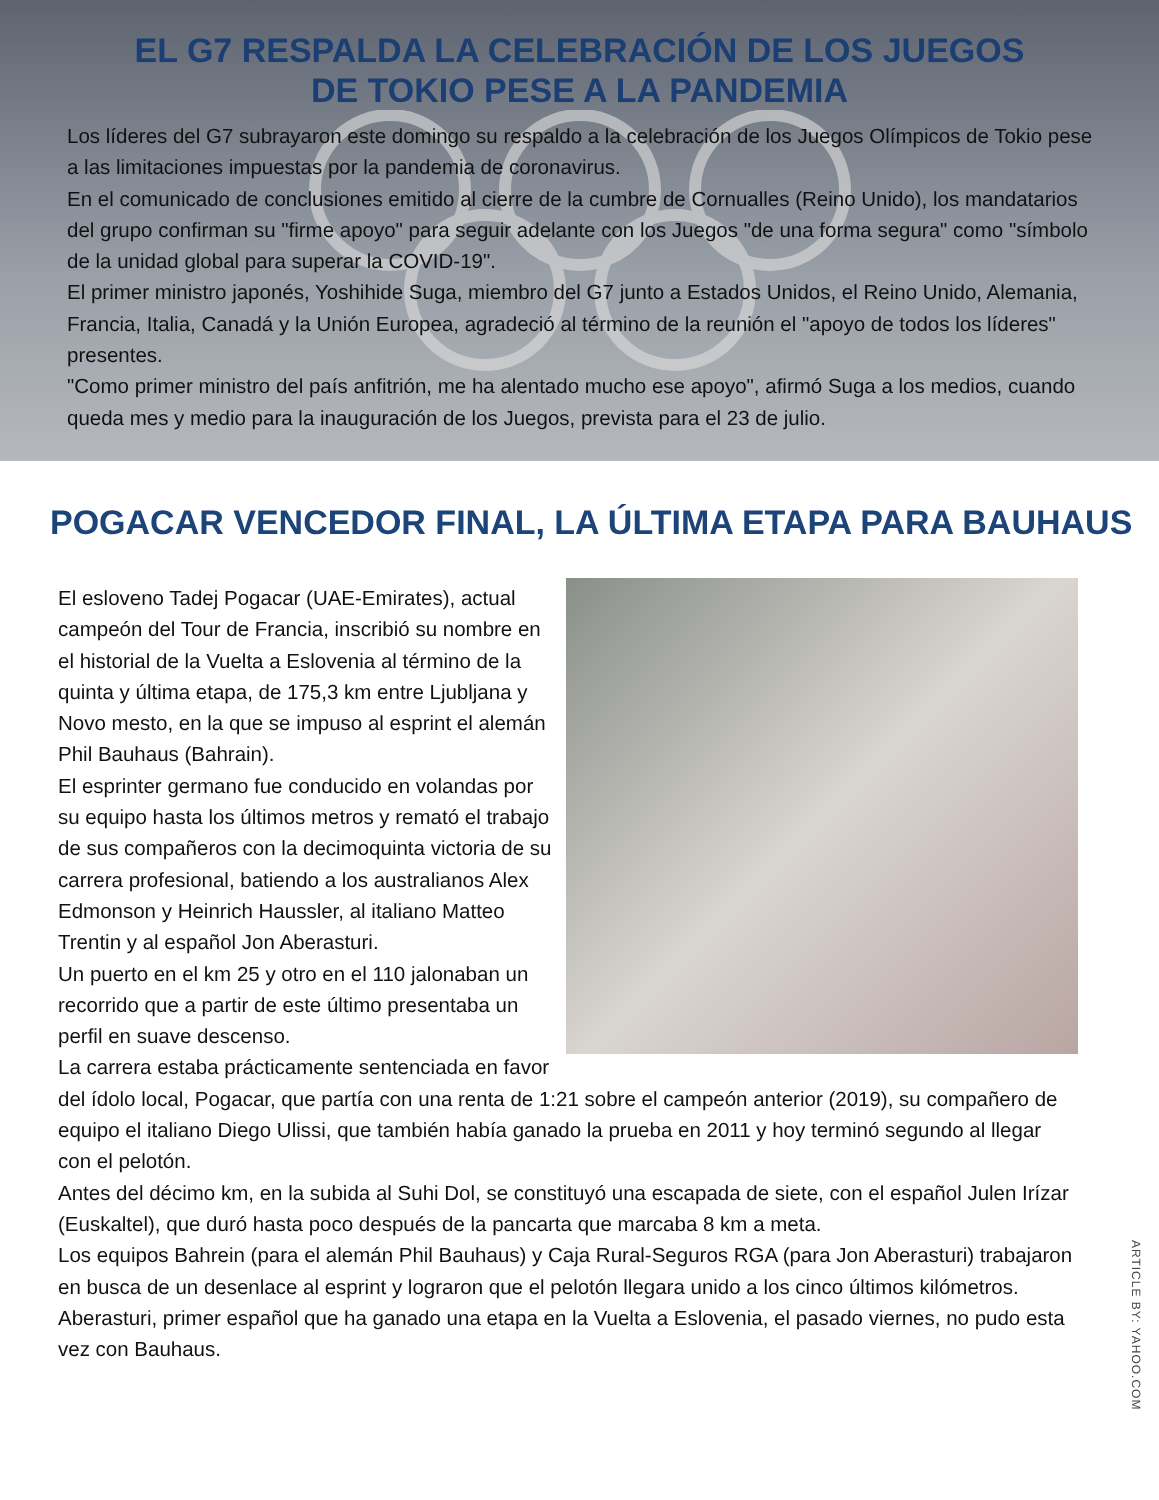EL G7 RESPALDA LA CELEBRACIÓN DE LOS JUEGOS
DE TOKIO PESE A LA PANDEMIA
Los líderes del G7 subrayaron este domingo su respaldo a la celebración de los Juegos Olímpicos de Tokio pese a las limitaciones impuestas por la pandemia de coronavirus.
En el comunicado de conclusiones emitido al cierre de la cumbre de Cornualles (Reino Unido), los mandatarios del grupo confirman su "firme apoyo" para seguir adelante con los Juegos "de una forma segura" como "símbolo de la unidad global para superar la COVID-19".
El primer ministro japonés, Yoshihide Suga, miembro del G7 junto a Estados Unidos, el Reino Unido, Alemania, Francia, Italia, Canadá y la Unión Europea, agradeció al término de la reunión el "apoyo de todos los líderes" presentes.
"Como primer ministro del país anfitrión, me ha alentado mucho ese apoyo", afirmó Suga a los medios, cuando queda mes y medio para la inauguración de los Juegos, prevista para el 23 de julio.
POGACAR VENCEDOR FINAL, LA ÚLTIMA ETAPA PARA BAUHAUS
El esloveno Tadej Pogacar (UAE-Emirates), actual campeón del Tour de Francia, inscribió su nombre en el historial de la Vuelta a Eslovenia al término de la quinta y última etapa, de 175,3 km entre Ljubljana y Novo mesto, en la que se impuso al esprint el alemán Phil Bauhaus (Bahrain).
El esprinter germano fue conducido en volandas por su equipo hasta los últimos metros y remató el trabajo de sus compañeros con la decimoquinta victoria de su carrera profesional, batiendo a los australianos Alex Edmonson y Heinrich Haussler, al italiano Matteo Trentin y al español Jon Aberasturi.
Un puerto en el km 25 y otro en el 110 jalonaban un recorrido que a partir de este último presentaba un perfil en suave descenso.
La carrera estaba prácticamente sentenciada en favor del ídolo local, Pogacar, que partía con una renta de 1:21 sobre el campeón anterior (2019), su compañero de equipo el italiano Diego Ulissi, que también había ganado la prueba en 2011 y hoy terminó segundo al llegar con el pelotón.
Antes del décimo km, en la subida al Suhi Dol, se constituyó una escapada de siete, con el español Julen Irízar (Euskaltel), que duró hasta poco después de la pancarta que marcaba 8 km a meta.
Los equipos Bahrein (para el alemán Phil Bauhaus) y Caja Rural-Seguros RGA (para Jon Aberasturi) trabajaron en busca de un desenlace al esprint y lograron que el pelotón llegara unido a los cinco últimos kilómetros.
Aberasturi, primer español que ha ganado una etapa en la Vuelta a Eslovenia, el pasado viernes, no pudo esta vez con Bauhaus.
ARTICLE BY: YAHOO.COM